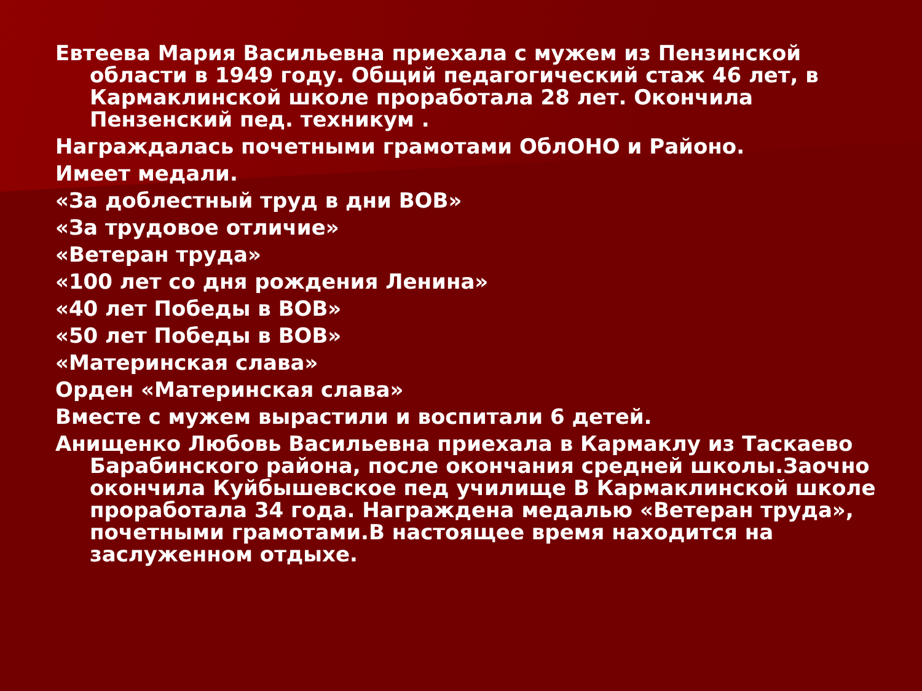Евтеева Мария Васильевна приехала с мужем из Пензинской области в 1949 году. Общий педагогический стаж 46 лет, в Кармаклинской школе проработала 28 лет. Окончила Пензенский пед. техникум .
Награждалась почетными грамотами ОблОНО и Районо.
Имеет медали.
«За доблестный труд в дни ВОВ»
«За трудовое отличие»
«Ветеран труда»
«100 лет со дня рождения Ленина»
«40 лет Победы в ВОВ»
«50 лет Победы в ВОВ»
«Материнская слава»
Орден «Материнская слава»
Вместе с мужем вырастили и воспитали 6 детей.
Анищенко Любовь Васильевна приехала в Кармаклу из Таскаево Барабинского района, после окончания средней школы.Заочно окончила Куйбышевское пед училище В Кармаклинской школе проработала 34 года. Награждена медалью «Ветеран труда», почетными грамотами.В настоящее время находится на заслуженном отдыхе.